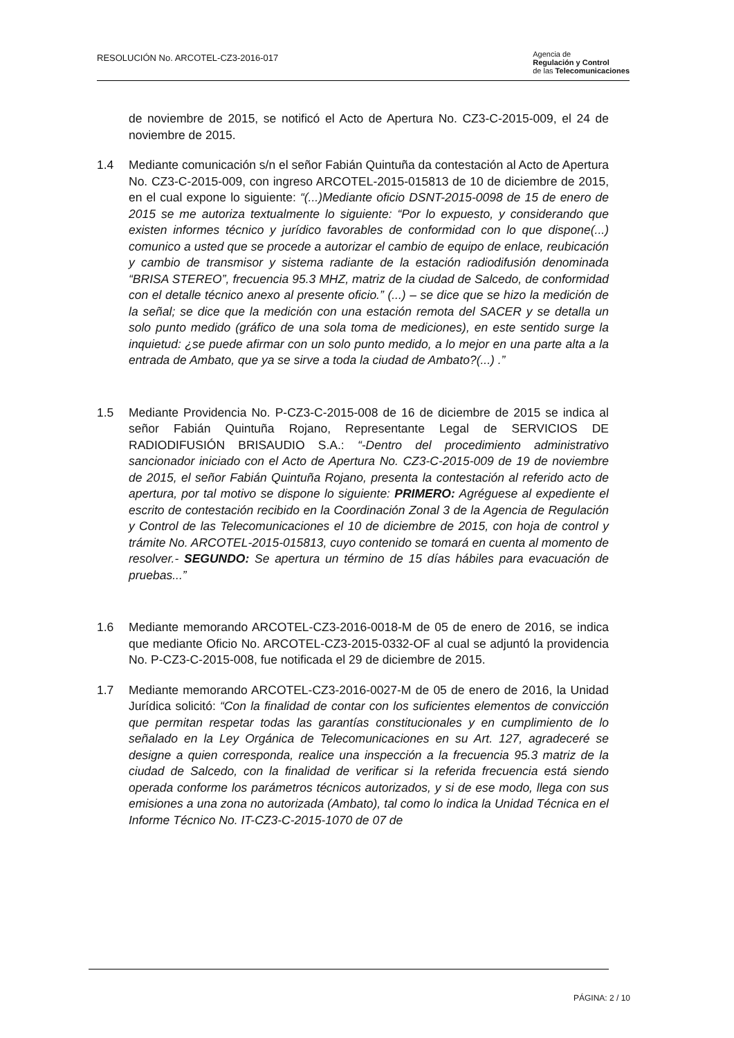RESOLUCIÓN No. ARCOTEL-CZ3-2016-017
Agencia de
Regulación y Control
de las Telecomunicaciones
de noviembre de 2015, se notificó el Acto de Apertura No. CZ3-C-2015-009, el 24 de noviembre de 2015.
1.4 Mediante comunicación s/n el señor Fabián Quintuña da contestación al Acto de Apertura No. CZ3-C-2015-009, con ingreso ARCOTEL-2015-015813 de 10 de diciembre de 2015, en el cual expone lo siguiente: “(...)Mediante oficio DSNT-2015-0098 de 15 de enero de 2015 se me autoriza textualmente lo siguiente: “Por lo expuesto, y considerando que existen informes técnico y jurídico favorables de conformidad con lo que dispone(...) comunico a usted que se procede a autorizar el cambio de equipo de enlace, reubicación y cambio de transmisor y sistema radiante de la estación radiodifusión denominada “BRISA STEREO”, frecuencia 95.3 MHZ, matriz de la ciudad de Salcedo, de conformidad con el detalle técnico anexo al presente oficio.” (...) – se dice que se hizo la medición de la señal; se dice que la medición con una estación remota del SACER y se detalla un solo punto medido (gráfico de una sola toma de mediciones), en este sentido surge la inquietud: ¿se puede afirmar con un solo punto medido, a lo mejor en una parte alta a la entrada de Ambato, que ya se sirve a toda la ciudad de Ambato?(...) .”
1.5 Mediante Providencia No. P-CZ3-C-2015-008 de 16 de diciembre de 2015 se indica al señor Fabián Quintuña Rojano, Representante Legal de SERVICIOS DE RADIODIFUSIÓN BRISAUDIO S.A.: “-Dentro del procedimiento administrativo sancionador iniciado con el Acto de Apertura No. CZ3-C-2015-009 de 19 de noviembre de 2015, el señor Fabián Quintuña Rojano, presenta la contestación al referido acto de apertura, por tal motivo se dispone lo siguiente: PRIMERO: Agréguese al expediente el escrito de contestación recibido en la Coordinación Zonal 3 de la Agencia de Regulación y Control de las Telecomunicaciones el 10 de diciembre de 2015, con hoja de control y trámite No. ARCOTEL-2015-015813, cuyo contenido se tomará en cuenta al momento de resolver.- SEGUNDO: Se apertura un término de 15 días hábiles para evacuación de pruebas...”
1.6 Mediante memorando ARCOTEL-CZ3-2016-0018-M de 05 de enero de 2016, se indica que mediante Oficio No. ARCOTEL-CZ3-2015-0332-OF al cual se adjuntó la providencia No. P-CZ3-C-2015-008, fue notificada el 29 de diciembre de 2015.
1.7 Mediante memorando ARCOTEL-CZ3-2016-0027-M de 05 de enero de 2016, la Unidad Jurídica solicitó: “Con la finalidad de contar con los suficientes elementos de convicción que permitan respetar todas las garantías constitucionales y en cumplimiento de lo señalado en la Ley Orgánica de Telecomunicaciones en su Art. 127, agradeceré se designe a quien corresponda, realice una inspección a la frecuencia 95.3 matriz de la ciudad de Salcedo, con la finalidad de verificar si la referida frecuencia está siendo operada conforme los parámetros técnicos autorizados, y si de ese modo, llega con sus emisiones a una zona no autorizada (Ambato), tal como lo indica la Unidad Técnica en el Informe Técnico No. IT-CZ3-C-2015-1070 de 07 de
PÁGINA: 2 / 10